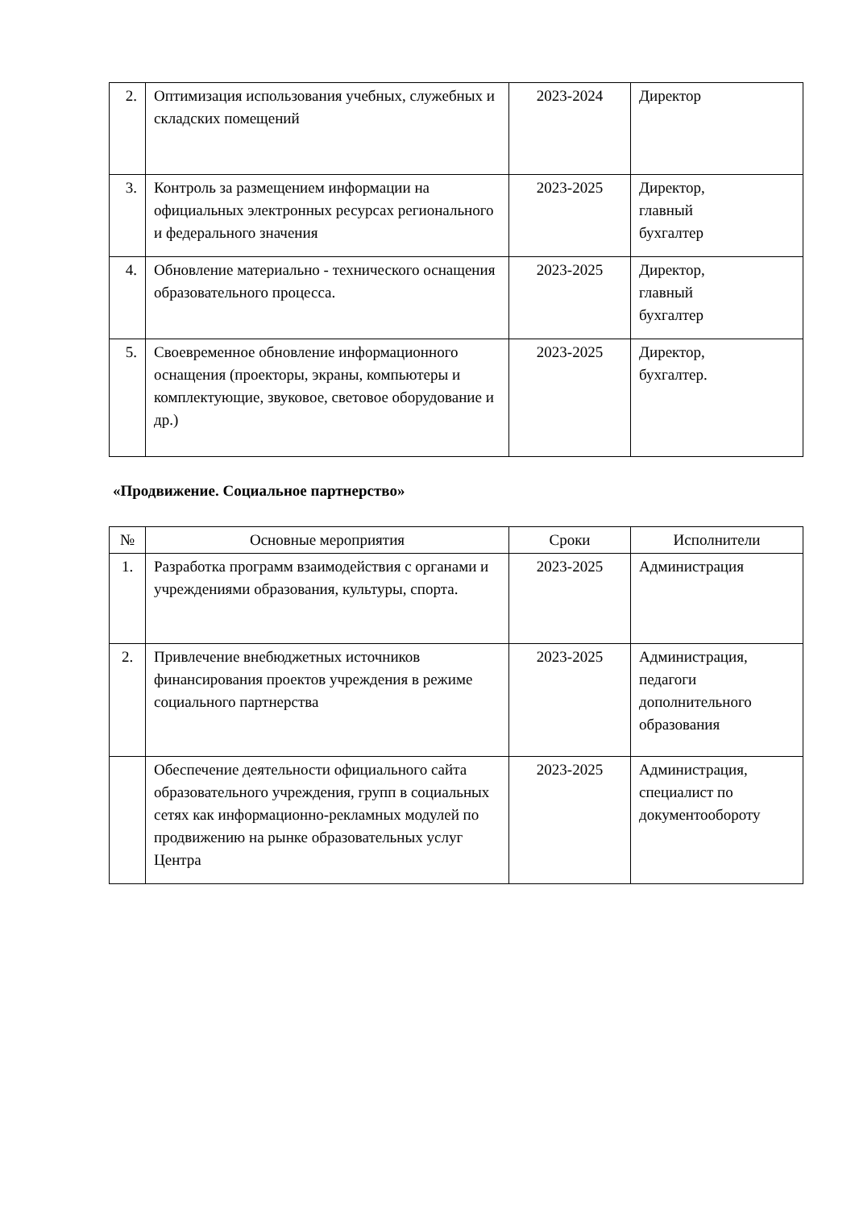| 2. | Оптимизация использования учебных, служебных и складских помещений | 2023-2024 | Директор |
| 3. | Контроль за размещением информации на официальных электронных ресурсах регионального и федерального значения | 2023-2025 | Директор, главный бухгалтер |
| 4. | Обновление материально - технического оснащения образовательного процесса. | 2023-2025 | Директор, главный бухгалтер |
| 5. | Своевременное обновление информационного оснащения (проекторы, экраны, компьютеры и комплектующие, звуковое, световое оборудование и др.) | 2023-2025 | Директор, бухгалтер. |
«Продвижение. Социальное партнерство»
| № | Основные мероприятия | Сроки | Исполнители |
| --- | --- | --- | --- |
| 1. | Разработка программ взаимодействия с органами и учреждениями образования, культуры, спорта. | 2023-2025 | Администрация |
| 2. | Привлечение внебюджетных источников финансирования проектов учреждения в режиме социального партнерства | 2023-2025 | Администрация, педагоги дополнительного образования |
| | Обеспечение деятельности официального сайта образовательного учреждения, групп в социальных сетях как информационно-рекламных модулей по продвижению на рынке образовательных услуг Центра | 2023-2025 | Администрация, специалист по документообороту |